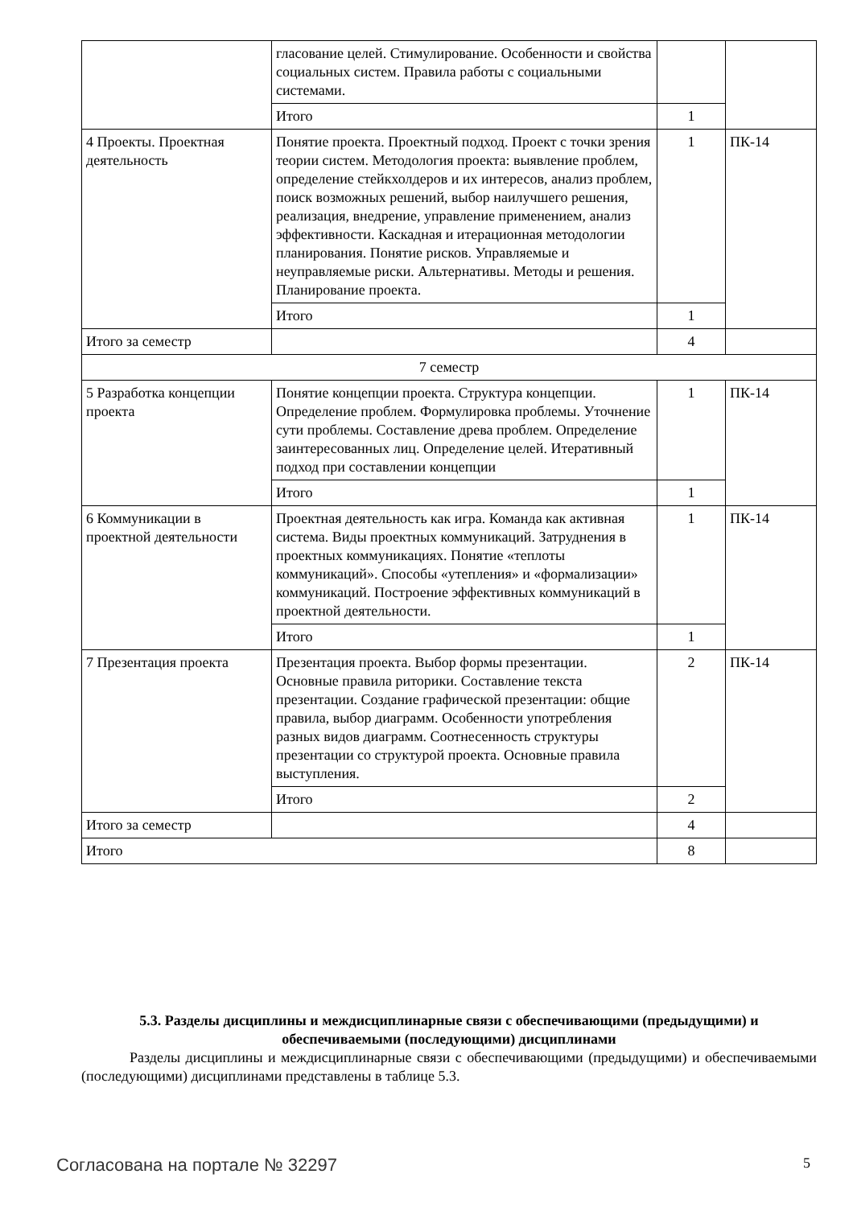| | гласование целей. Стимулирование. Особенности и свойства социальных систем. Правила работы с социальными системами. | | |
| | Итого | 1 | |
| 4 Проекты. Проектная деятельность | Понятие проекта. Проектный подход. Проект с точки зрения теории систем. Методология проекта: выявление проблем, определение стейкхолдеров и их интересов, анализ проблем, поиск возможных решений, выбор наилучшего решения, реализация, внедрение, управление применением, анализ эффективности. Каскадная и итерационная методологии планирования. Понятие рисков. Управляемые и неуправляемые риски. Альтернативы. Методы и решения. Планирование проекта. | 1 | ПК-14 |
| | Итого | 1 | |
| Итого за семестр | | 4 | |
| 7 семестр | | | |
| 5 Разработка концепции проекта | Понятие концепции проекта. Структура концепции. Определение проблем. Формулировка проблемы. Уточнение сути проблемы. Составление древа проблем. Определение заинтересованных лиц. Определение целей. Итеративный подход при составлении концепции | 1 | ПК-14 |
| | Итого | 1 | |
| 6 Коммуникации в проектной деятельности | Проектная деятельность как игра. Команда как активная система. Виды проектных коммуникаций. Затруднения в проектных коммуникациях. Понятие «теплоты коммуникаций». Способы «утепления» и «формализации» коммуникаций. Построение эффективных коммуникаций в проектной деятельности. | 1 | ПК-14 |
| | Итого | 1 | |
| 7 Презентация проекта | Презентация проекта. Выбор формы презентации. Основные правила риторики. Составление текста презентации. Создание графической презентации: общие правила, выбор диаграмм. Особенности употребления разных видов диаграмм. Соотнесенность структуры презентации со структурой проекта. Основные правила выступления. | 2 | ПК-14 |
| | Итого | 2 | |
| Итого за семестр | | 4 | |
| Итого | | 8 | |
5.3. Разделы дисциплины и междисциплинарные связи с обеспечивающими (предыдущими) и обеспечиваемыми (последующими) дисциплинами
Разделы дисциплины и междисциплинарные связи с обеспечивающими (предыдущими) и обеспечиваемыми (последующими) дисциплинами представлены в таблице 5.3.
Согласована на портале № 32297 5